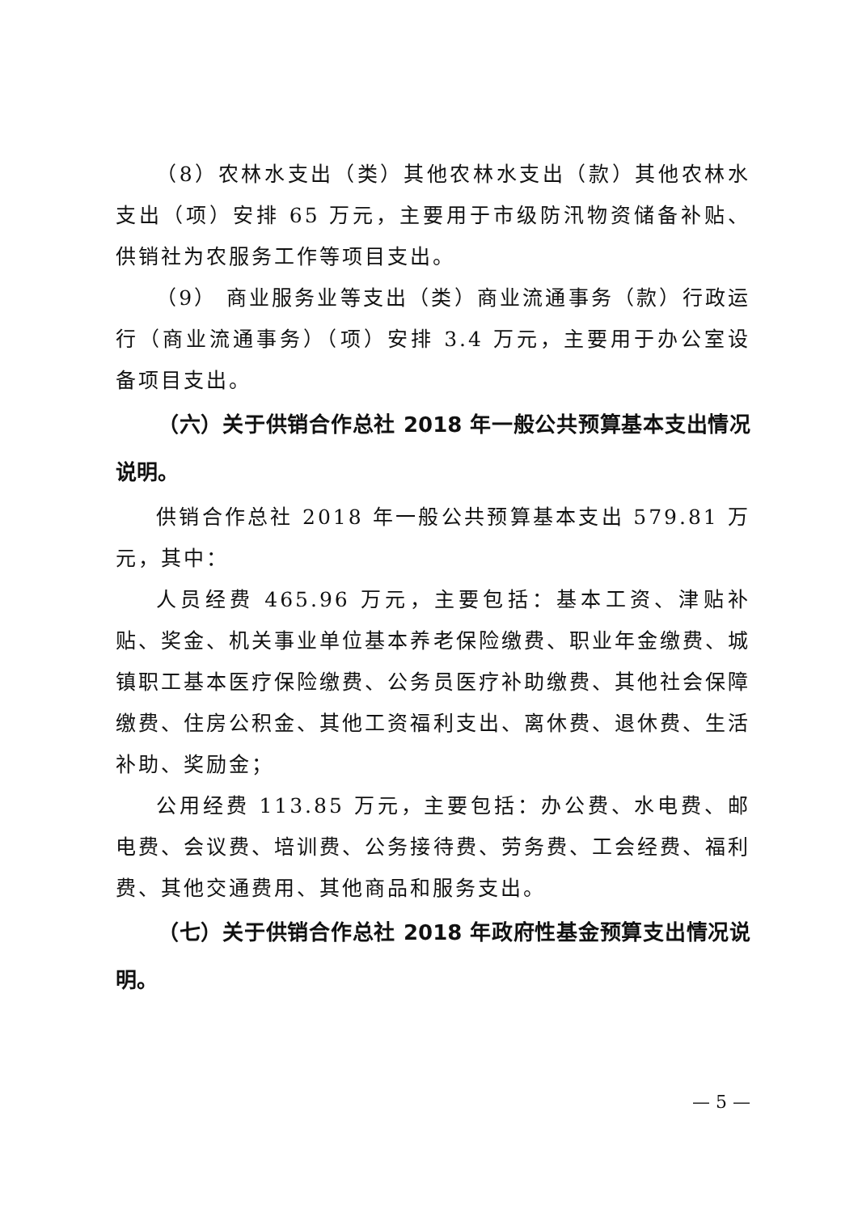（8）农林水支出（类）其他农林水支出（款）其他农林水支出（项）安排 65 万元，主要用于市级防汛物资储备补贴、供销社为农服务工作等项目支出。
（9） 商业服务业等支出（类）商业流通事务（款）行政运行（商业流通事务）（项）安排 3.4 万元，主要用于办公室设备项目支出。
（六）关于供销合作总社 2018 年一般公共预算基本支出情况说明。
供销合作总社 2018 年一般公共预算基本支出 579.81 万元，其中：
人员经费 465.96 万元，主要包括：基本工资、津贴补贴、奖金、机关事业单位基本养老保险缴费、职业年金缴费、城镇职工基本医疗保险缴费、公务员医疗补助缴费、其他社会保障缴费、住房公积金、其他工资福利支出、离休费、退休费、生活补助、奖励金；
公用经费 113.85 万元，主要包括：办公费、水电费、邮电费、会议费、培训费、公务接待费、劳务费、工会经费、福利费、其他交通费用、其他商品和服务支出。
（七）关于供销合作总社 2018 年政府性基金预算支出情况说明。
— 5 —